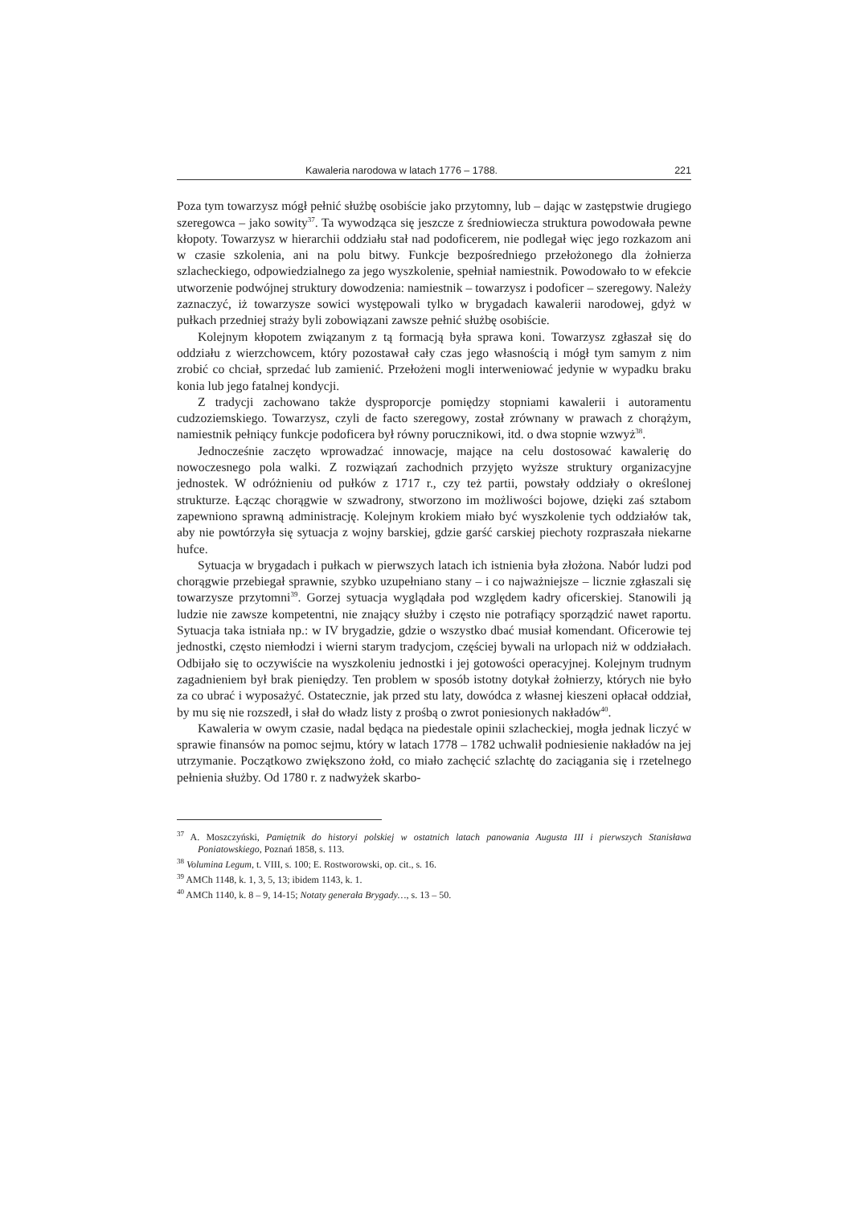Kawaleria narodowa w latach 1776 – 1788. 221
Poza tym towarzysz mógł pełnić służbę osobiście jako przytomny, lub – dając w zastępstwie drugiego szeregowca – jako sowity<sup>37</sup>. Ta wywodząca się jeszcze z średniowiecza struktura powodowała pewne kłopoty. Towarzysz w hierarchii oddziału stał nad podoficerem, nie podlegał więc jego rozkazom ani w czasie szkolenia, ani na polu bitwy. Funkcje bezpośredniego przełożonego dla żołnierza szlacheckiego, odpowiedzialnego za jego wyszkolenie, spełniał namiestnik. Powodowało to w efekcie utworzenie podwójnej struktury dowodzenia: namiestnik – towarzysz i podoficer – szeregowy. Należy zaznaczyć, iż towarzysze sowici występowali tylko w brygadach kawalerii narodowej, gdyż w pułkach przedniej straży byli zobowiązani zawsze pełnić służbę osobiście.
Kolejnym kłopotem związanym z tą formacją była sprawa koni. Towarzysz zgłaszał się do oddziału z wierzchowcem, który pozostawał cały czas jego własnością i mógł tym samym z nim zrobić co chciał, sprzedać lub zamienić. Przełożeni mogli interweniować jedynie w wypadku braku konia lub jego fatalnej kondycji.
Z tradycji zachowano także dysproporcje pomiędzy stopniami kawalerii i autoramentu cudzoziemskiego. Towarzysz, czyli de facto szeregowy, został zrównany w prawach z chorążym, namiestnik pełniący funkcje podoficera był równy porucznikowi, itd. o dwa stopnie wzwyż<sup>38</sup>.
Jednocześnie zaczęto wprowadzać innowacje, mające na celu dostosować kawalerię do nowoczesnego pola walki. Z rozwiązań zachodnich przyjęto wyższe struktury organizacyjne jednostek. W odróżnieniu od pułków z 1717 r., czy też partii, powstały oddziały o określonej strukturze. Łącząc chorągwie w szwadrony, stworzono im możliwości bojowe, dzięki zaś sztabom zapewniono sprawną administrację. Kolejnym krokiem miało być wyszkolenie tych oddziałów tak, aby nie powtórzyła się sytuacja z wojny barskiej, gdzie garść carskiej piechoty rozpraszała niekarne hufce.
Sytuacja w brygadach i pułkach w pierwszych latach ich istnienia była złożona. Nabór ludzi pod chorągwie przebiegał sprawnie, szybko uzupełniano stany – i co najważniejsze – licznie zgłaszali się towarzysze przytomni<sup>39</sup>. Gorzej sytuacja wyglądała pod względem kadry oficerskiej. Stanowili ją ludzie nie zawsze kompetentni, nie znający służby i często nie potrafiący sporządzić nawet raportu. Sytuacja taka istniała np.: w IV brygadzie, gdzie o wszystko dbać musiał komendant. Oficerowie tej jednostki, często niemłodzi i wierni starym tradycjom, częściej bywali na urlopach niż w oddziałach. Odbijało się to oczywiście na wyszkoleniu jednostki i jej gotowości operacyjnej. Kolejnym trudnym zagadnieniem był brak pieniędzy. Ten problem w sposób istotny dotykał żołnierzy, których nie było za co ubrać i wyposażyć. Ostatecznie, jak przed stu laty, dowódca z własnej kieszeni opłacał oddział, by mu się nie rozszedł, i słał do władz listy z prośbą o zwrot poniesionych nakładów<sup>40</sup>.
Kawaleria w owym czasie, nadal będąca na piedestale opinii szlacheckiej, mogła jednak liczyć w sprawie finansów na pomoc sejmu, który w latach 1778 – 1782 uchwalił podniesienie nakładów na jej utrzymanie. Początkowo zwiększono żołd, co miało zachęcić szlachtę do zaciągania się i rzetelnego pełnienia służby. Od 1780 r. z nadwyżek skarbo-
<sup>37</sup> A. Moszczyński, Pamiętnik do historyi polskiej w ostatnich latach panowania Augusta III i pierwszych Stanisława Poniatowskiego, Poznań 1858, s. 113.
<sup>38</sup> Volumina Legum, t. VIII, s. 100; E. Rostworowski, op. cit., s. 16.
<sup>39</sup> AMCh 1148, k. 1, 3, 5, 13; ibidem 1143, k. 1.
<sup>40</sup> AMCh 1140, k. 8 – 9, 14-15; Notaty generała Brygady…, s. 13 – 50.